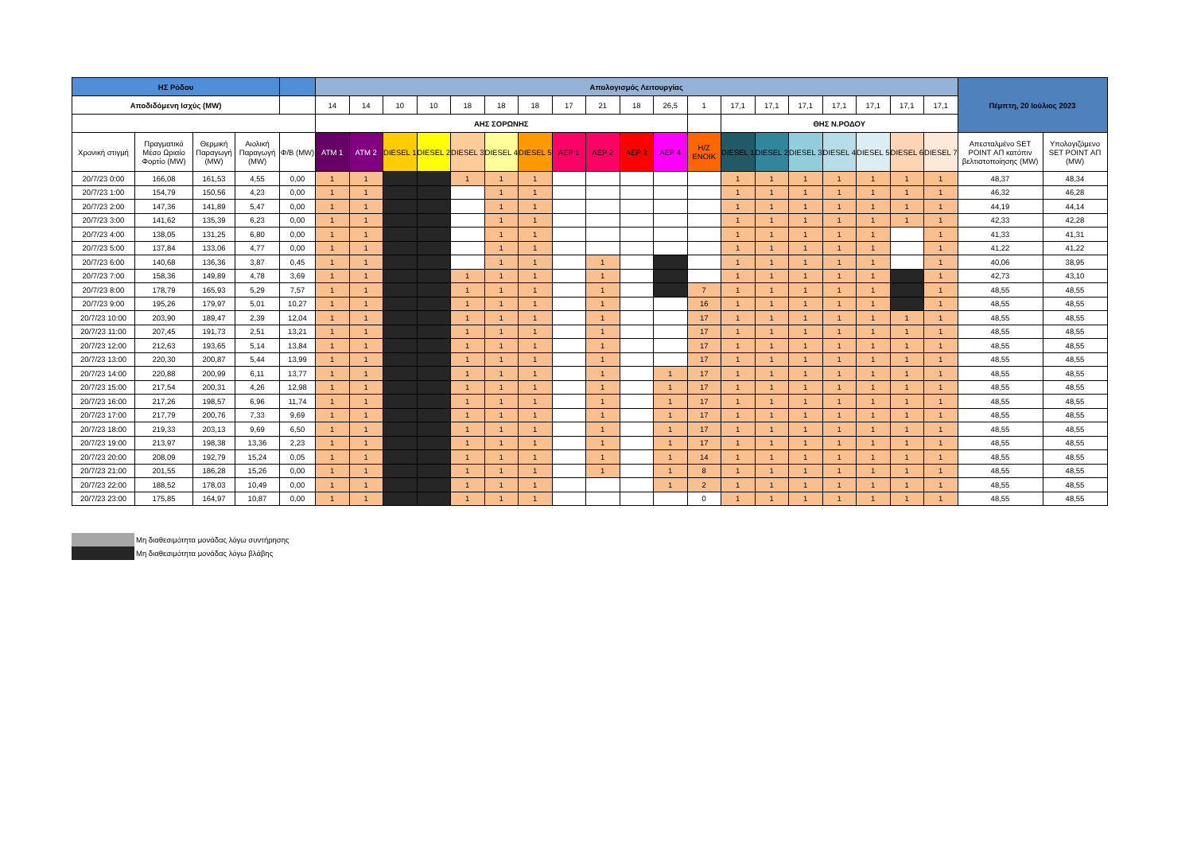| ΗΣ Ρόδου | | | | | Απολογισμός Λειτουργίας | | | | | | | | | | | | | | | | | | | Πέμπτη, 20 Ιούλιος 2023 | |
| --- | --- | --- | --- | --- | --- | --- | --- | --- | --- | --- | --- | --- | --- | --- | --- | --- | --- | --- | --- | --- | --- | --- | --- | --- | --- |
| Αποδιδόμενη Ισχύς (MW) | | | | | 14 | 14 | 10 | 10 | 18 | 18 | 18 | 17 | 21 | 18 | 26,5 | 1 | 17,1 | 17,1 | 17,1 | 17,1 | 17,1 | 17,1 | 17,1 | | |
| | | | | | ΑΗΣ ΣΟΡΩΝΗΣ | | | | | | | | | | | | ΘΗΣ Ν.ΡΟΔΟΥ | | | | | | | | |
| Χρονική στιγμή | Πραγματικό Μέσο Ωριαίο Φορτίο (MW) | Θερμική Παραγωγή (MW) | Αιολική Παραγωγή (MW) | Φ/Β (MW) | ATM 1 | ATM 2 | DIESEL 1 | DIESEL 2 | DIESEL 3 | DIESEL 4 | DIESEL 5 | ΑΕΡ 1 | ΑΕΡ 2 | ΑΕΡ 3 | ΑΕΡ 4 | Η/Ζ ΕΝΟΙΚ | DIESEL 1 | DIESEL 2 | DIESEL 3 | DIESEL 4 | DIESEL 5 | DIESEL 6 | DIESEL 7 | Απεσταλμένο SET POINT ΑΠ κατόπιν βελτιστοποίησης (MW) | Υπολογιζόμενο SET POINT ΑΠ (MW) |
| 20/7/23 0:00 | 166,08 | 161,53 | 4,55 | 0,00 | 1 | 1 | | | 1 | 1 | 1 | | | | | | 1 | 1 | 1 | 1 | 1 | 1 | 1 | 48,37 | 48,34 |
| 20/7/23 1:00 | 154,79 | 150,56 | 4,23 | 0,00 | 1 | 1 | | | | 1 | 1 | | | | | | 1 | 1 | 1 | 1 | 1 | 1 | 1 | 46,32 | 46,28 |
| 20/7/23 2:00 | 147,36 | 141,89 | 5,47 | 0,00 | 1 | 1 | | | | 1 | 1 | | | | | | 1 | 1 | 1 | 1 | 1 | 1 | 1 | 44,19 | 44,14 |
| 20/7/23 3:00 | 141,62 | 135,39 | 6,23 | 0,00 | 1 | 1 | | | | 1 | 1 | | | | | | 1 | 1 | 1 | 1 | 1 | 1 | 1 | 42,33 | 42,28 |
| 20/7/23 4:00 | 138,05 | 131,25 | 6,80 | 0,00 | 1 | 1 | | | | 1 | 1 | | | | | | 1 | 1 | 1 | 1 | 1 | | 1 | 41,33 | 41,31 |
| 20/7/23 5:00 | 137,84 | 133,06 | 4,77 | 0,00 | 1 | 1 | | | | 1 | 1 | | | | | | 1 | 1 | 1 | 1 | 1 | | 1 | 41,22 | 41,22 |
| 20/7/23 6:00 | 140,68 | 136,36 | 3,87 | 0,45 | 1 | 1 | | | | 1 | 1 | | 1 | | | | 1 | 1 | 1 | 1 | 1 | | 1 | 40,06 | 38,95 |
| 20/7/23 7:00 | 158,36 | 149,89 | 4,78 | 3,69 | 1 | 1 | | | 1 | 1 | 1 | | 1 | | | | 1 | 1 | 1 | 1 | 1 | | 1 | 42,73 | 43,10 |
| 20/7/23 8:00 | 178,79 | 165,93 | 5,29 | 7,57 | 1 | 1 | | | 1 | 1 | 1 | | 1 | | | 7 | 1 | 1 | 1 | 1 | 1 | | 1 | 48,55 | 48,55 |
| 20/7/23 9:00 | 195,26 | 179,97 | 5,01 | 10,27 | 1 | 1 | | | 1 | 1 | 1 | | 1 | | | 16 | 1 | 1 | 1 | 1 | 1 | | 1 | 48,55 | 48,55 |
| 20/7/23 10:00 | 203,90 | 189,47 | 2,39 | 12,04 | 1 | 1 | | | 1 | 1 | 1 | | 1 | | | 17 | 1 | 1 | 1 | 1 | 1 | 1 | 1 | 48,55 | 48,55 |
| 20/7/23 11:00 | 207,45 | 191,73 | 2,51 | 13,21 | 1 | 1 | | | 1 | 1 | 1 | | 1 | | | 17 | 1 | 1 | 1 | 1 | 1 | 1 | 1 | 48,55 | 48,55 |
| 20/7/23 12:00 | 212,63 | 193,65 | 5,14 | 13,84 | 1 | 1 | | | 1 | 1 | 1 | | 1 | | | 17 | 1 | 1 | 1 | 1 | 1 | 1 | 1 | 48,55 | 48,55 |
| 20/7/23 13:00 | 220,30 | 200,87 | 5,44 | 13,99 | 1 | 1 | | | 1 | 1 | 1 | | 1 | | | 17 | 1 | 1 | 1 | 1 | 1 | 1 | 1 | 48,55 | 48,55 |
| 20/7/23 14:00 | 220,88 | 200,99 | 6,11 | 13,77 | 1 | 1 | | | 1 | 1 | 1 | | 1 | | 1 | 17 | 1 | 1 | 1 | 1 | 1 | 1 | 1 | 48,55 | 48,55 |
| 20/7/23 15:00 | 217,54 | 200,31 | 4,26 | 12,98 | 1 | 1 | | | 1 | 1 | 1 | | 1 | | 1 | 17 | 1 | 1 | 1 | 1 | 1 | 1 | 1 | 48,55 | 48,55 |
| 20/7/23 16:00 | 217,26 | 198,57 | 6,96 | 11,74 | 1 | 1 | | | 1 | 1 | 1 | | 1 | | 1 | 17 | 1 | 1 | 1 | 1 | 1 | 1 | 1 | 48,55 | 48,55 |
| 20/7/23 17:00 | 217,79 | 200,76 | 7,33 | 9,69 | 1 | 1 | | | 1 | 1 | 1 | | 1 | | 1 | 17 | 1 | 1 | 1 | 1 | 1 | 1 | 1 | 48,55 | 48,55 |
| 20/7/23 18:00 | 219,33 | 203,13 | 9,69 | 6,50 | 1 | 1 | | | 1 | 1 | 1 | | 1 | | 1 | 17 | 1 | 1 | 1 | 1 | 1 | 1 | 1 | 48,55 | 48,55 |
| 20/7/23 19:00 | 213,97 | 198,38 | 13,36 | 2,23 | 1 | 1 | | | 1 | 1 | 1 | | 1 | | 1 | 17 | 1 | 1 | 1 | 1 | 1 | 1 | 1 | 48,55 | 48,55 |
| 20/7/23 20:00 | 208,09 | 192,79 | 15,24 | 0,05 | 1 | 1 | | | 1 | 1 | 1 | | 1 | | 1 | 14 | 1 | 1 | 1 | 1 | 1 | 1 | 1 | 48,55 | 48,55 |
| 20/7/23 21:00 | 201,55 | 186,28 | 15,26 | 0,00 | 1 | 1 | | | 1 | 1 | 1 | | 1 | | 1 | 8 | 1 | 1 | 1 | 1 | 1 | 1 | 1 | 48,55 | 48,55 |
| 20/7/23 22:00 | 188,52 | 178,03 | 10,49 | 0,00 | 1 | 1 | | | 1 | 1 | 1 | | | | 1 | 2 | 1 | 1 | 1 | 1 | 1 | 1 | 1 | 48,55 | 48,55 |
| 20/7/23 23:00 | 175,85 | 164,97 | 10,87 | 0,00 | 1 | 1 | | | 1 | 1 | 1 | | | | | 0 | 1 | 1 | 1 | 1 | 1 | 1 | 1 | 48,55 | 48,55 |
Μη διαθεσιμότητα μονάδας λόγω συντήρησης
Μη διαθεσιμότητα μονάδας λόγω βλάβης